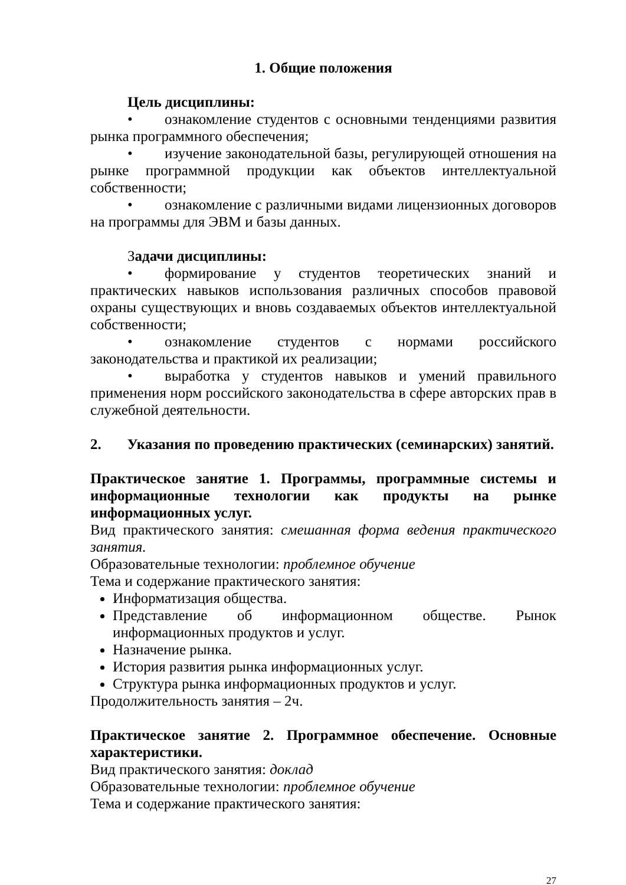1. Общие положения
Цель дисциплины:
• ознакомление студентов с основными тенденциями развития рынка программного обеспечения;
• изучение законодательной базы, регулирующей отношения на рынке программной продукции как объектов интеллектуальной собственности;
• ознакомление с различными видами лицензионных договоров на программы для ЭВМ и базы данных.
Задачи дисциплины:
• формирование у студентов теоретических знаний и практических навыков использования различных способов правовой охраны существующих и вновь создаваемых объектов интеллектуальной собственности;
• ознакомление студентов с нормами российского законодательства и практикой их реализации;
• выработка у студентов навыков и умений правильного применения норм российского законодательства в сфере авторских прав в служебной деятельности.
2. Указания по проведению практических (семинарских) занятий.
Практическое занятие 1. Программы, программные системы и информационные технологии как продукты на рынке информационных услуг.
Вид практического занятия: смешанная форма ведения практического занятия.
Образовательные технологии: проблемное обучение
Тема и содержание практического занятия:
Информатизация общества.
Представление об информационном обществе. Рынок информационных продуктов и услуг.
Назначение рынка.
История развития рынка информационных услуг.
Структура рынка информационных продуктов и услуг.
Продолжительность занятия – 2ч.
Практическое занятие 2. Программное обеспечение. Основные характеристики.
Вид практического занятия: доклад
Образовательные технологии: проблемное обучение
Тема и содержание практического занятия:
27